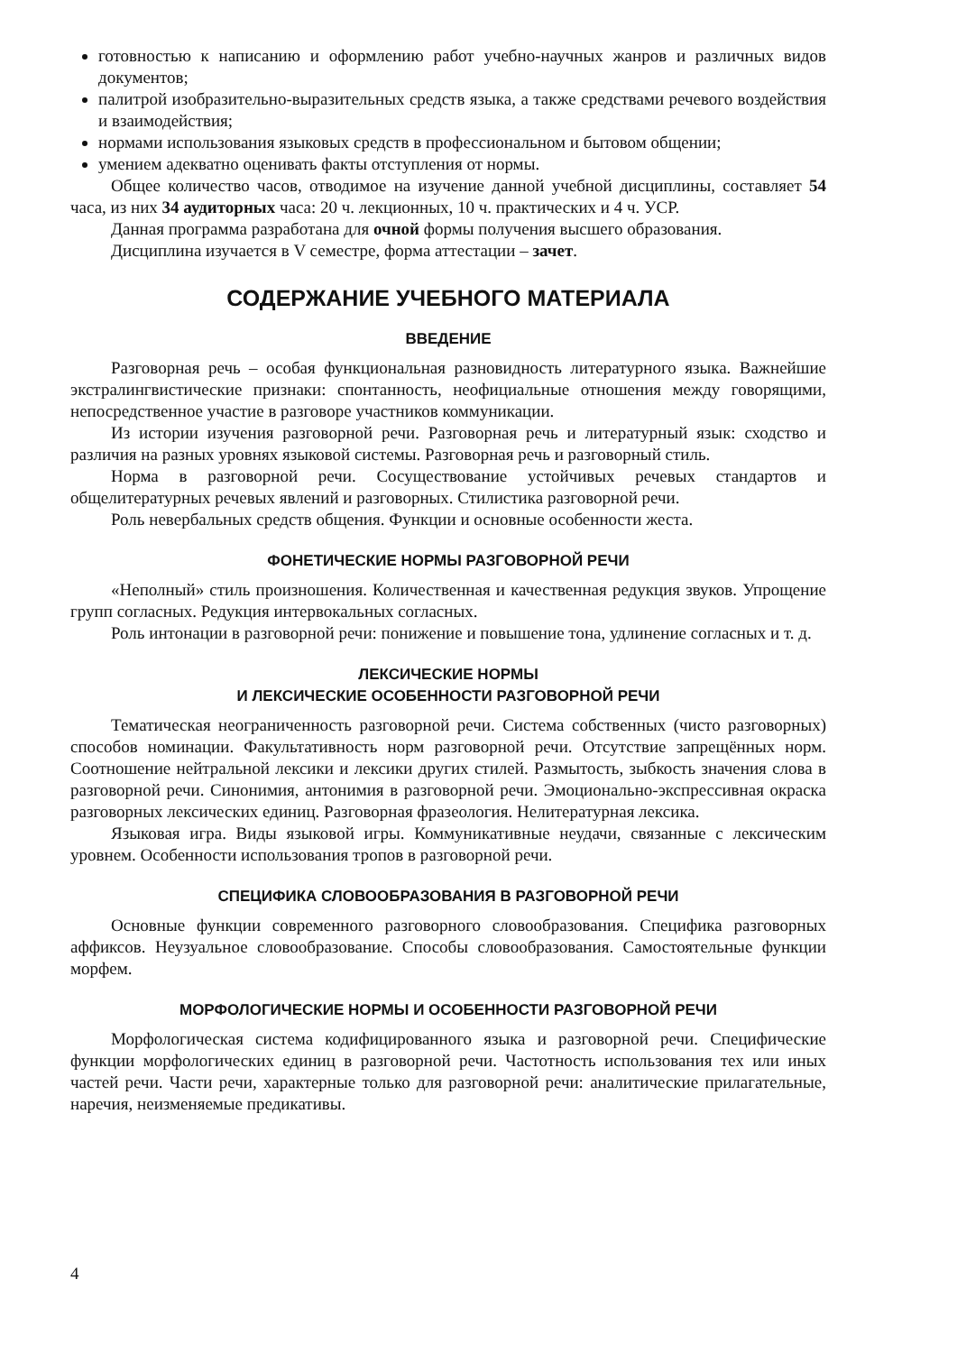готовностью к написанию и оформлению работ учебно-научных жанров и различных видов документов;
палитрой изобразительно-выразительных средств языка, а также средствами речевого воздействия и взаимодействия;
нормами использования языковых средств в профессиональном и бытовом общении;
умением адекватно оценивать факты отступления от нормы.
Общее количество часов, отводимое на изучение данной учебной дисциплины, составляет 54 часа, из них 34 аудиторных часа: 20 ч. лекционных, 10 ч. практических и 4 ч. УСР.
Данная программа разработана для очной формы получения высшего образования.
Дисциплина изучается в V семестре, форма аттестации – зачет.
СОДЕРЖАНИЕ УЧЕБНОГО МАТЕРИАЛА
ВВЕДЕНИЕ
Разговорная речь – особая функциональная разновидность литературного языка. Важнейшие экстралингвистические признаки: спонтанность, неофициальные отношения между говорящими, непосредственное участие в разговоре участников коммуникации.
Из истории изучения разговорной речи. Разговорная речь и литературный язык: сходство и различия на разных уровнях языковой системы. Разговорная речь и разговорный стиль.
Норма в разговорной речи. Сосуществование устойчивых речевых стандартов и общелитературных речевых явлений и разговорных. Стилистика разговорной речи.
Роль невербальных средств общения. Функции и основные особенности жеста.
ФОНЕТИЧЕСКИЕ НОРМЫ РАЗГОВОРНОЙ РЕЧИ
«Неполный» стиль произношения. Количественная и качественная редукция звуков. Упрощение групп согласных. Редукция интервокальных согласных.
Роль интонации в разговорной речи: понижение и повышение тона, удлинение согласных и т. д.
ЛЕКСИЧЕСКИЕ НОРМЫ
И ЛЕКСИЧЕСКИЕ ОСОБЕННОСТИ РАЗГОВОРНОЙ РЕЧИ
Тематическая неограниченность разговорной речи. Система собственных (чисто разговорных) способов номинации. Факультативность норм разговорной речи. Отсутствие запрещённых норм. Соотношение нейтральной лексики и лексики других стилей. Размытость, зыбкость значения слова в разговорной речи. Синонимия, антонимия в разговорной речи. Эмоционально-экспрессивная окраска разговорных лексических единиц. Разговорная фразеология. Нелитературная лексика.
Языковая игра. Виды языковой игры. Коммуникативные неудачи, связанные с лексическим уровнем. Особенности использования тропов в разговорной речи.
СПЕЦИФИКА СЛОВООБРАЗОВАНИЯ В РАЗГОВОРНОЙ РЕЧИ
Основные функции современного разговорного словообразования. Специфика разговорных аффиксов. Неузуальное словообразование. Способы словообразования. Самостоятельные функции морфем.
МОРФОЛОГИЧЕСКИЕ НОРМЫ И ОСОБЕННОСТИ РАЗГОВОРНОЙ РЕЧИ
Морфологическая система кодифицированного языка и разговорной речи. Специфические функции морфологических единиц в разговорной речи. Частотность использования тех или иных частей речи. Части речи, характерные только для разговорной речи: аналитические прилагательные, наречия, неизменяемые предикативы.
4